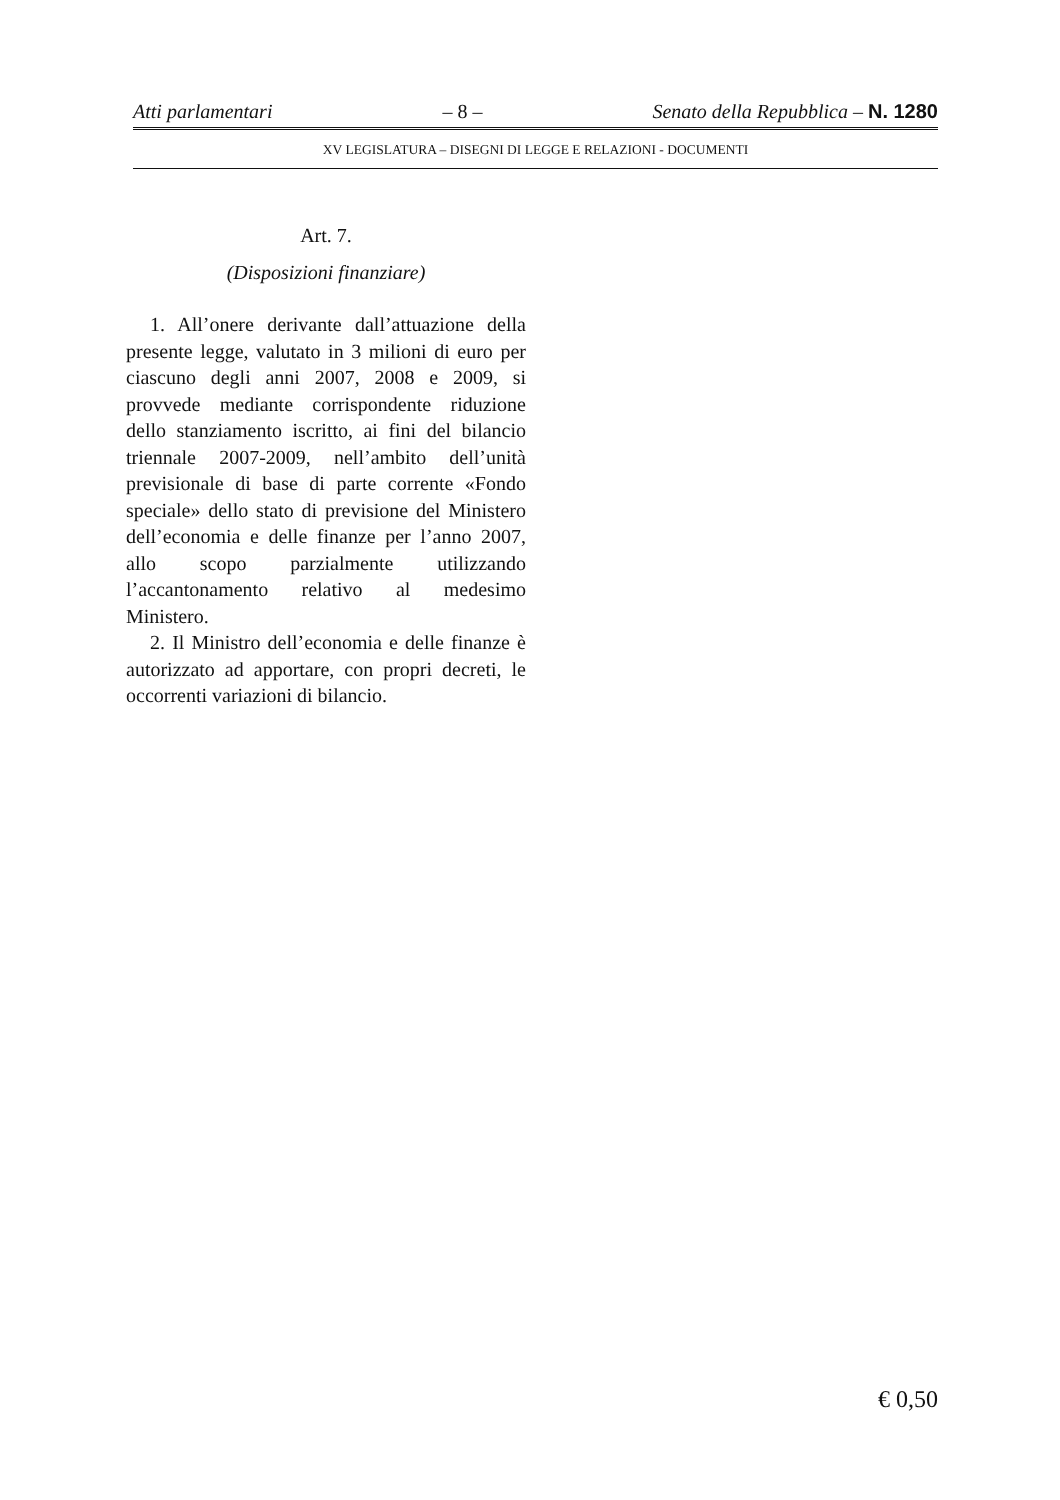Atti parlamentari – 8 – Senato della Repubblica – N. 1280
XV LEGISLATURA – DISEGNI DI LEGGE E RELAZIONI - DOCUMENTI
Art. 7.
(Disposizioni finanziare)
1. All’onere derivante dall’attuazione della presente legge, valutato in 3 milioni di euro per ciascuno degli anni 2007, 2008 e 2009, si provvede mediante corrispondente riduzione dello stanziamento iscritto, ai fini del bilancio triennale 2007-2009, nell’ambito dell’unità previsionale di base di parte corrente «Fondo speciale» dello stato di previsione del Ministero dell’economia e delle finanze per l’anno 2007, allo scopo parzialmente utilizzando l’accantonamento relativo al medesimo Ministero.
2. Il Ministro dell’economia e delle finanze è autorizzato ad apportare, con propri decreti, le occorrenti variazioni di bilancio.
€ 0,50